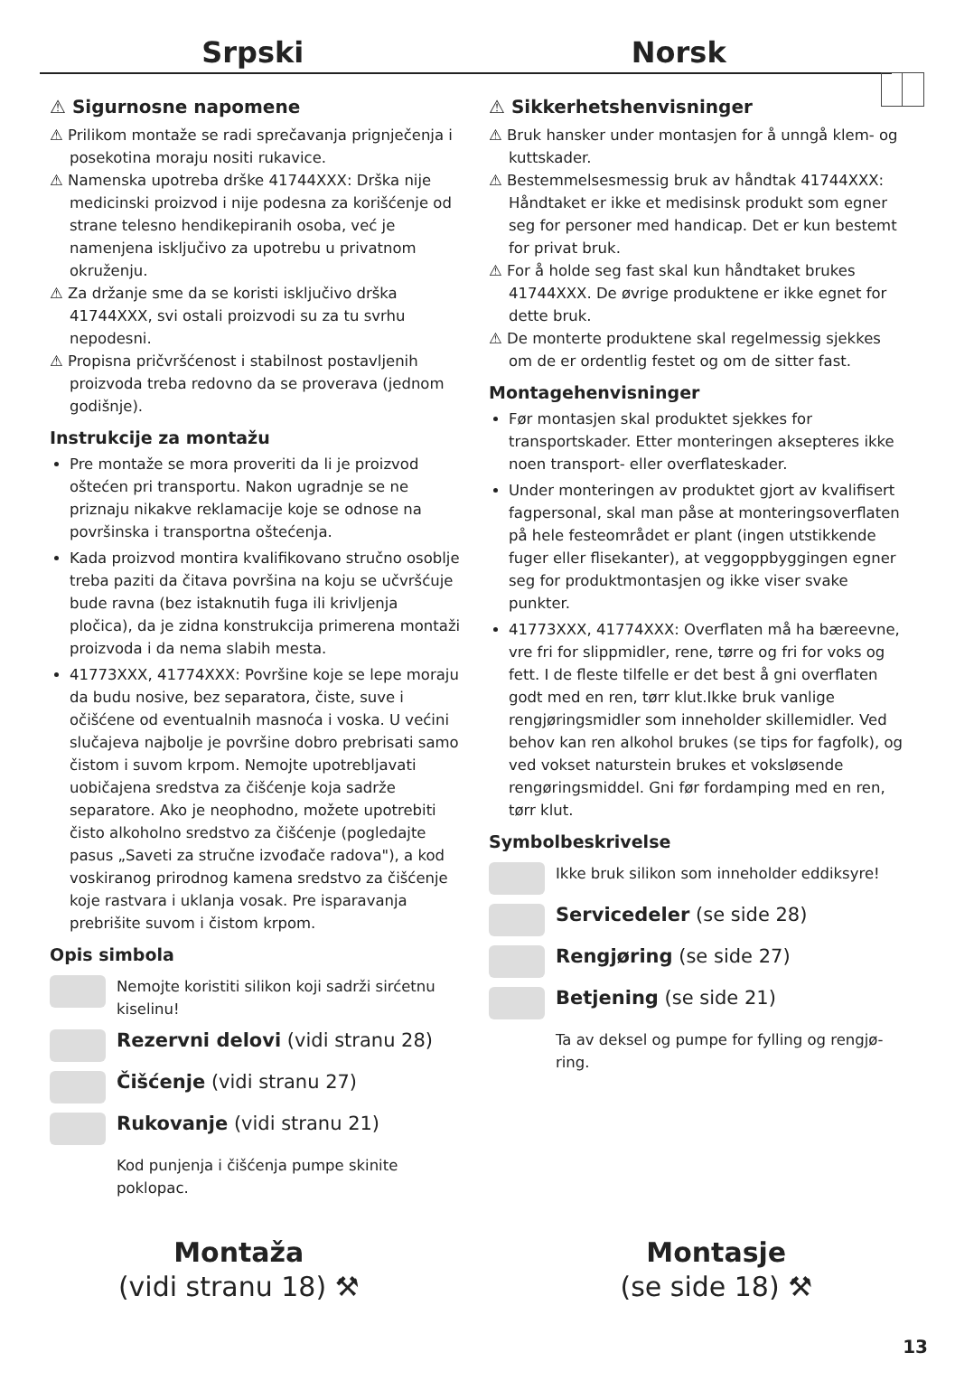Srpski Norsk
⚠ Sigurnosne napomene
⚠ Prilikom montaže se radi sprečavanja prignječenja i posekotina moraju nositi rukavice.
⚠ Namenska upotreba drške 41744XXX: Drška nije medicinski proizvod i nije podesna za korišćenje od strane telesno hendikepiranih osoba, već je namenjena isključivo za upotrebu u privatnom okruženju.
⚠ Za držanje sme da se koristi isključivo drška 41744XXX, svi ostali proizvodi su za tu svrhu nepodesni.
⚠ Propisna pričvršćenost i stabilnost postavljenih proizvoda treba redovno da se proverava (jednom godišnje).
Instrukcije za montažu
Pre montaže se mora proveriti da li je proizvod oštećen pri transportu. Nakon ugradnje se ne priznaju nikakve reklamacije koje se odnose na površinska i transportna oštećenja.
Kada proizvod montira kvalifikovano stručno osoblje treba paziti da čitava površina na koju se učvršćuje bude ravna (bez istaknutih fuga ili krivljenja pločica), da je zidna konstrukcija primerena montaži proizvoda i da nema slabih mesta.
41773XXX, 41774XXX: Površine koje se lepe moraju da budu nosive, bez separatora, čiste, suve i očišćene od eventualnih masnoća i voska. U većini slučajeva najbolje je površine dobro prebrisati samo čistom i suvom krpom. Nemojte upotrebljavati uobičajena sredstva za čišćenje koja sadrže separatore. Ako je neophodno, možete upotrebiti čisto alkoholno sredstvo za čišćenje (pogledajte pasus „Saveti za stručne izvođače radova"), a kod voskiranog prirodnog kamena sredstvo za čišćenje koje rastvara i uklanja vosak. Pre isparavanja prebrišite suvom i čistom krpom.
Opis simbola
Nemojte koristiti silikon koji sadrži sirćetnu kiselinu!
Rezervni delovi (vidi stranu 28)
Čišćenje (vidi stranu 27)
Rukovanje (vidi stranu 21)
Kod punjenja i čišćenja pumpe skinite poklopac.
⚠ Sikkerhetshenvisninger
⚠ Bruk hansker under montasjen for å unngå klem- og kuttskader.
⚠ Bestemmelsesmessig bruk av håndtak 41744XXX: Håndtaket er ikke et medisinsk produkt som egner seg for personer med handicap. Det er kun bestemt for privat bruk.
⚠ For å holde seg fast skal kun håndtaket brukes 41744XXX. De øvrige produktene er ikke egnet for dette bruk.
⚠ De monterte produktene skal regelmessig sjekkes om de er ordentlig festet og om de sitter fast.
Montagehenvisninger
Før montasjen skal produktet sjekkes for transportska­der. Etter monteringen aksepteres ikke noen transport- eller overflateskader.
Under monteringen av produktet gjort av kvalifisert fagpersonal, skal man påse at monteringsoverflaten på hele festeområdet er plant (ingen utstikkende fuger eller flisekanter), at veggoppbyggingen egner seg for produktmontasjen og ikke viser svake punkter.
41773XXX, 41774XXX: Overflaten må ha bæreevne, vre fri for slippmidler, rene, tørre og fri for voks og fett. I de fleste tilfelle er det best å gni overflaten godt med en ren, tørr klut.Ikke bruk vanlige rengjørings­midler som inneholder skillemidler. Ved behov kan ren alkohol brukes (se tips for fagfolk), og ved vokset naturstein brukes et voksløsende rengøringsmiddel. Gni før fordamping med en ren, tørr klut.
Symbolbeskrivelse
Ikke bruk silikon som inneholder eddiksyre!
Servicedeler (se side 28)
Rengjøring (se side 27)
Betjening (se side 21)
Ta av deksel og pumpe for fylling og rengjø­ring.
Montaža
(vidi stranu 18) ⚒
Montasje
(se side 18) ⚒
13